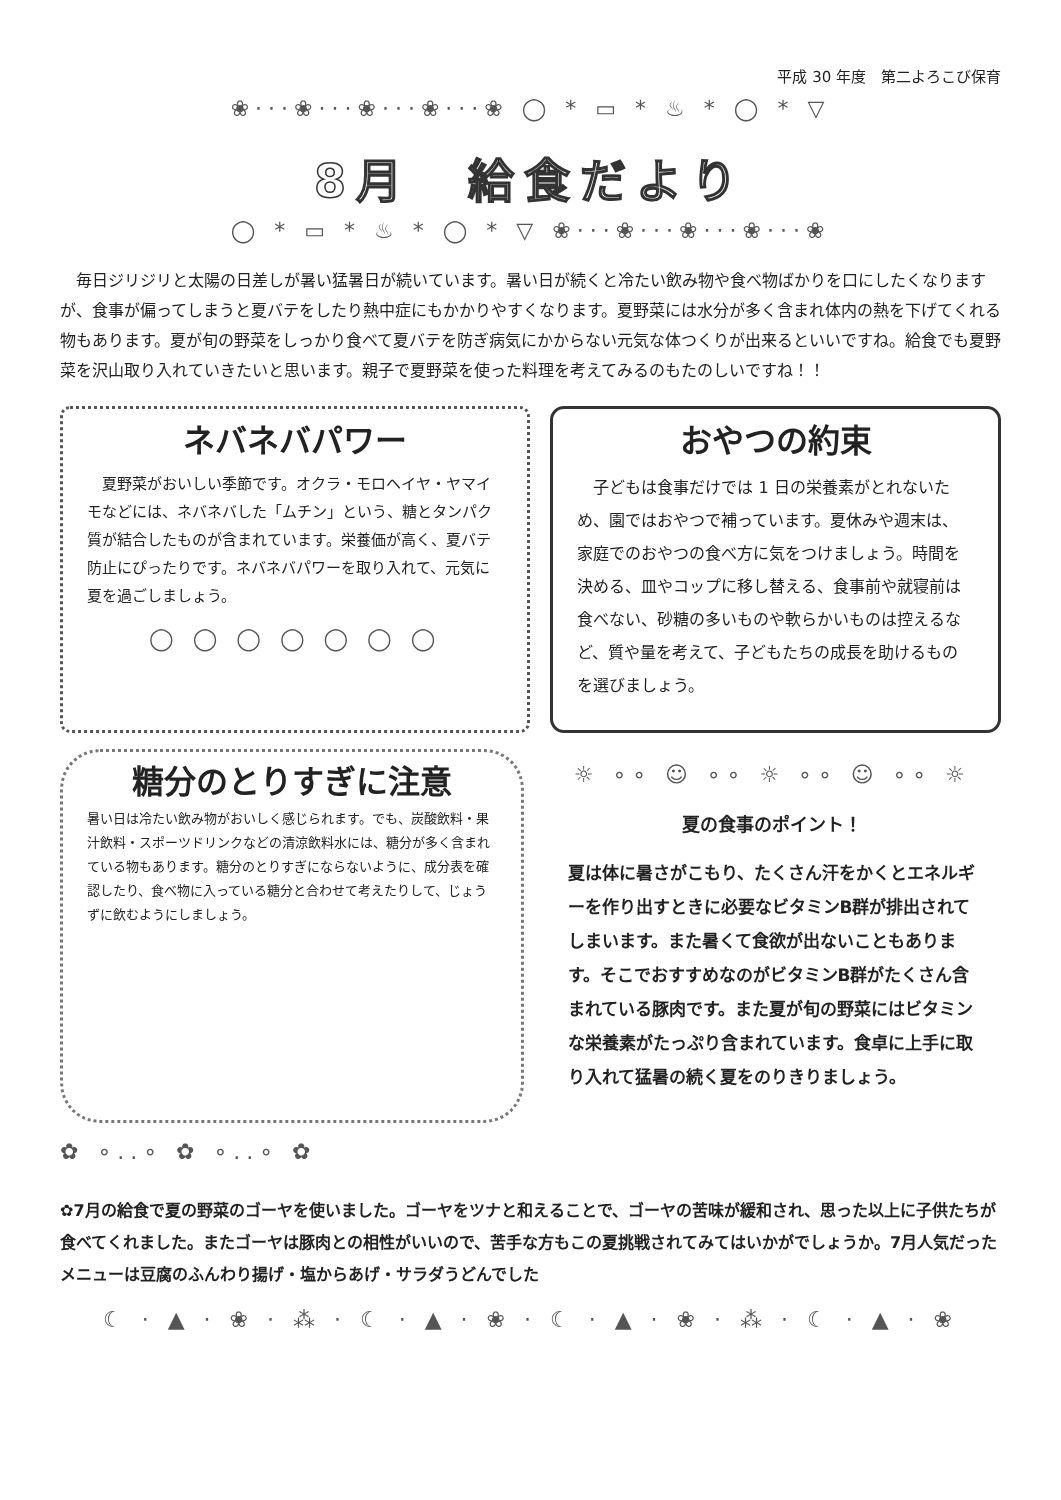平成 30 年度　第二よろこび保育
❀···❀···❀···❀···❀ ◯ * ▭ * ♨ * ◯ * ▽
8月　給食だより
◯ * ▭ * ♨ * ◯ * ▽ ❀···❀···❀···❀···❀
毎日ジリジリと太陽の日差しが暑い猛暑日が続いています。暑い日が続くと冷たい飲み物や食べ物ばかりを口にしたくなりますが、食事が偏ってしまうと夏バテをしたり熱中症にもかかりやすくなります。夏野菜には水分が多く含まれ体内の熱を下げてくれる物もあります。夏が旬の野菜をしっかり食べて夏バテを防ぎ病気にかからない元気な体つくりが出来るといいですね。給食でも夏野菜を沢山取り入れていきたいと思います。親子で夏野菜を使った料理を考えてみるのもたのしいですね！！
ネバネバパワー
夏野菜がおいしい季節です。オクラ・モロヘイヤ・ヤマイモなどには、ネバネバした「ムチン」という、糖とタンパク質が結合したものが含まれています。栄養価が高く、夏バテ防止にぴったりです。ネバネバパワーを取り入れて、元気に夏を過ごしましょう。
◯ ◯ ◯ ◯ ◯ ◯ ◯
おやつの約束
子どもは食事だけでは 1 日の栄養素がとれないため、園ではおやつで補っています。夏休みや週末は、家庭でのおやつの食べ方に気をつけましょう。時間を決める、皿やコップに移し替える、食事前や就寝前は食べない、砂糖の多いものや軟らかいものは控えるなど、質や量を考えて、子どもたちの成長を助けるものを選びましょう。
糖分のとりすぎに注意
暑い日は冷たい飲み物がおいしく感じられます。でも、炭酸飲料・果汁飲料・スポーツドリンクなどの清涼飲料水には、糖分が多く含まれている物もあります。糖分のとりすぎにならないように、成分表を確認したり、食べ物に入っている糖分と合わせて考えたりして、じょうずに飲むようにしましょう。
☼ ∘∘ ☺ ∘∘ ☼ ∘∘ ☺ ∘∘ ☼
夏の食事のポイント！
夏は体に暑さがこもり、たくさん汗をかくとエネルギーを作り出すときに必要なビタミンB群が排出されてしまいます。また暑くて食欲が出ないこともあります。そこでおすすめなのがビタミンB群がたくさん含まれている豚肉です。また夏が旬の野菜にはビタミンな栄養素がたっぷり含まれています。食卓に上手に取り入れて猛暑の続く夏をのりきりましょう。
✿ ∘..∘ ✿ ∘..∘ ✿
✿7月の給食で夏の野菜のゴーヤを使いました。ゴーヤをツナと和えることで、ゴーヤの苦味が緩和され、思った以上に子供たちが食べてくれました。またゴーヤは豚肉との相性がいいので、苦手な方もこの夏挑戦されてみてはいかがでしょうか。7月人気だったメニューは豆腐のふんわり揚げ・塩からあげ・サラダうどんでした
☾ · ▲ · ❀ · ⁂ · ☾ · ▲ · ❀ · ☾ · ▲ · ❀ · ⁂ · ☾ · ▲ · ❀